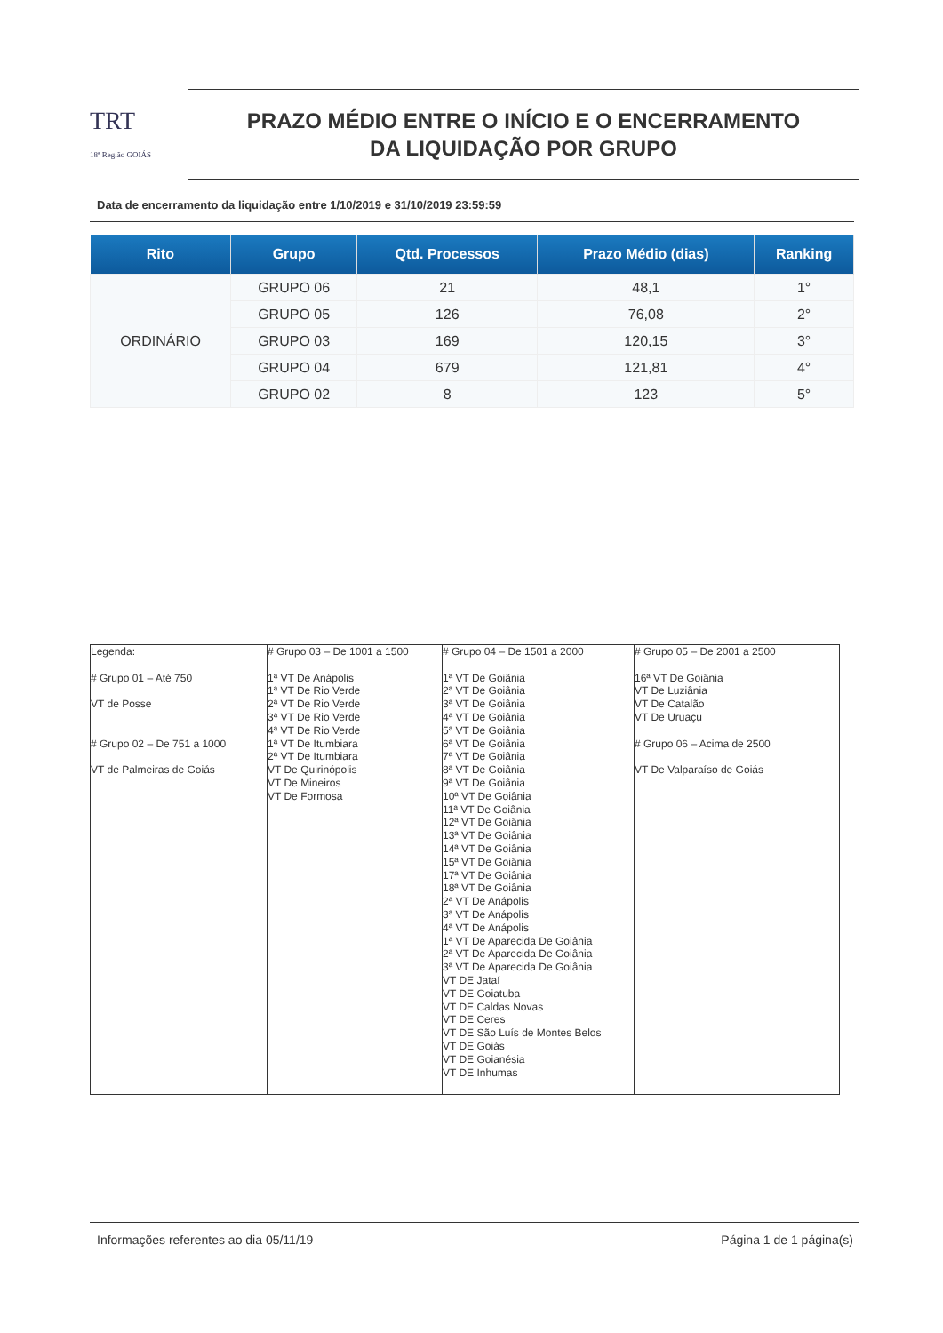TRT
18ª Região GOIÁS
PRAZO MÉDIO ENTRE O INÍCIO E O ENCERRAMENTO
DA LIQUIDAÇÃO POR GRUPO
Data de encerramento da liquidação entre 1/10/2019 e 31/10/2019 23:59:59
| Rito | Grupo | Qtd. Processos | Prazo Médio (dias) | Ranking |
| --- | --- | --- | --- | --- |
| ORDINÁRIO | GRUPO 06 | 21 | 48,1 | 1° |
| | GRUPO 05 | 126 | 76,08 | 2° |
| | GRUPO 03 | 169 | 120,15 | 3° |
| | GRUPO 04 | 679 | 121,81 | 4° |
| | GRUPO 02 | 8 | 123 | 5° |
| Legenda: # Grupo 01 – Até 750 VT de Posse # Grupo 02 – De 751 a 1000 VT de Palmeiras de Goiás | # Grupo 03 – De 1001 a 1500 1ª VT De Anápolis 1ª VT De Rio Verde 2ª VT De Rio Verde 3ª VT De Rio Verde 4ª VT De Rio Verde 1ª VT De Itumbiara 2ª VT De Itumbiara VT De Quirinópolis VT De Mineiros VT De Formosa | # Grupo 04 – De 1501 a 2000 1ª VT De Goiânia 2ª VT De Goiânia 3ª VT De Goiânia 4ª VT De Goiânia 5ª VT De Goiânia 6ª VT De Goiânia 7ª VT De Goiânia 8ª VT De Goiânia 9ª VT De Goiânia 10ª VT De Goiânia 11ª VT De Goiânia 12ª VT De Goiânia 13ª VT De Goiânia 14ª VT De Goiânia 15ª VT De Goiânia 17ª VT De Goiânia 18ª VT De Goiânia 2ª VT De Anápolis 3ª VT De Anápolis 4ª VT De Anápolis 1ª VT De Aparecida De Goiânia 2ª VT De Aparecida De Goiânia 3ª VT De Aparecida De Goiânia VT DE Jataí VT DE Goiatuba VT DE Caldas Novas VT DE Ceres VT DE São Luís de Montes Belos VT DE Goiás VT DE Goianésia VT DE Inhumas | # Grupo 05 – De 2001 a 2500 16ª VT De Goiânia VT De Luziânia VT De Catalão VT De Uruaçu # Grupo 06 – Acima de 2500 VT De Valparaíso de Goiás |
Informações referentes ao dia 05/11/19
Página 1 de 1 página(s)